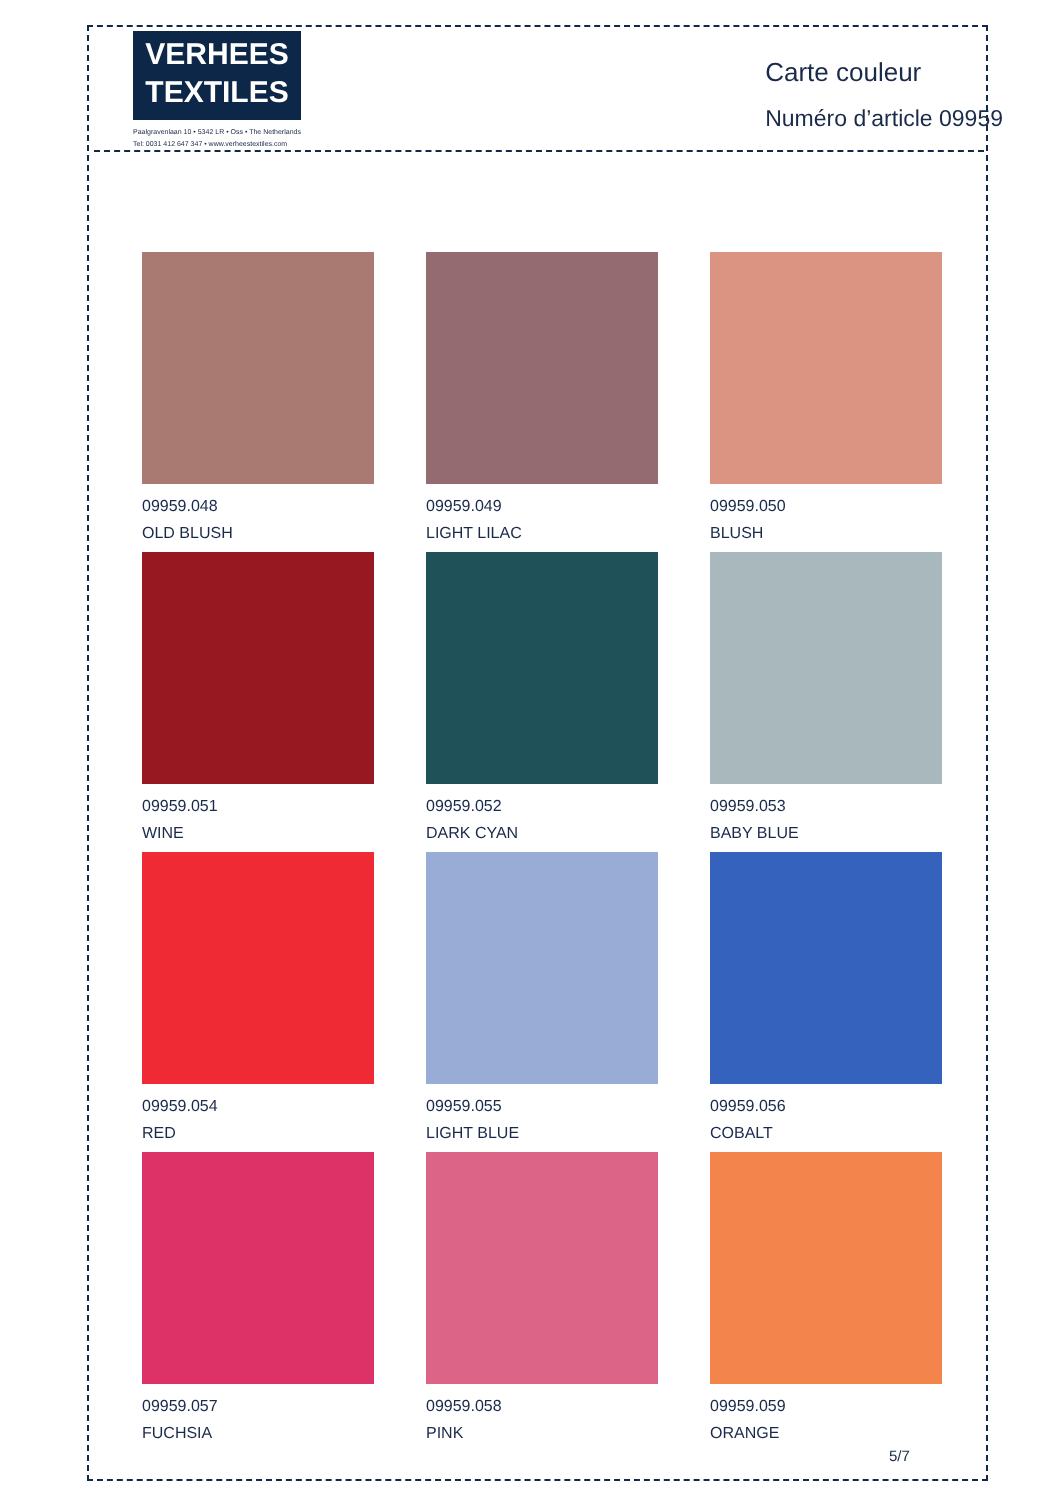VERHEES
TEXTILES
Paalgravenlaan 10 • 5342 LR • Oss • The Netherlands
Tel: 0031 412 647 347 • www.verheestextiles.com
Carte couleur
Numéro d’article 09959
09959.048
OLD BLUSH
09959.049
LIGHT LILAC
09959.050
BLUSH
09959.051
WINE
09959.052
DARK CYAN
09959.053
BABY BLUE
09959.054
RED
09959.055
LIGHT BLUE
09959.056
COBALT
09959.057
FUCHSIA
09959.058
PINK
09959.059
ORANGE
5/7